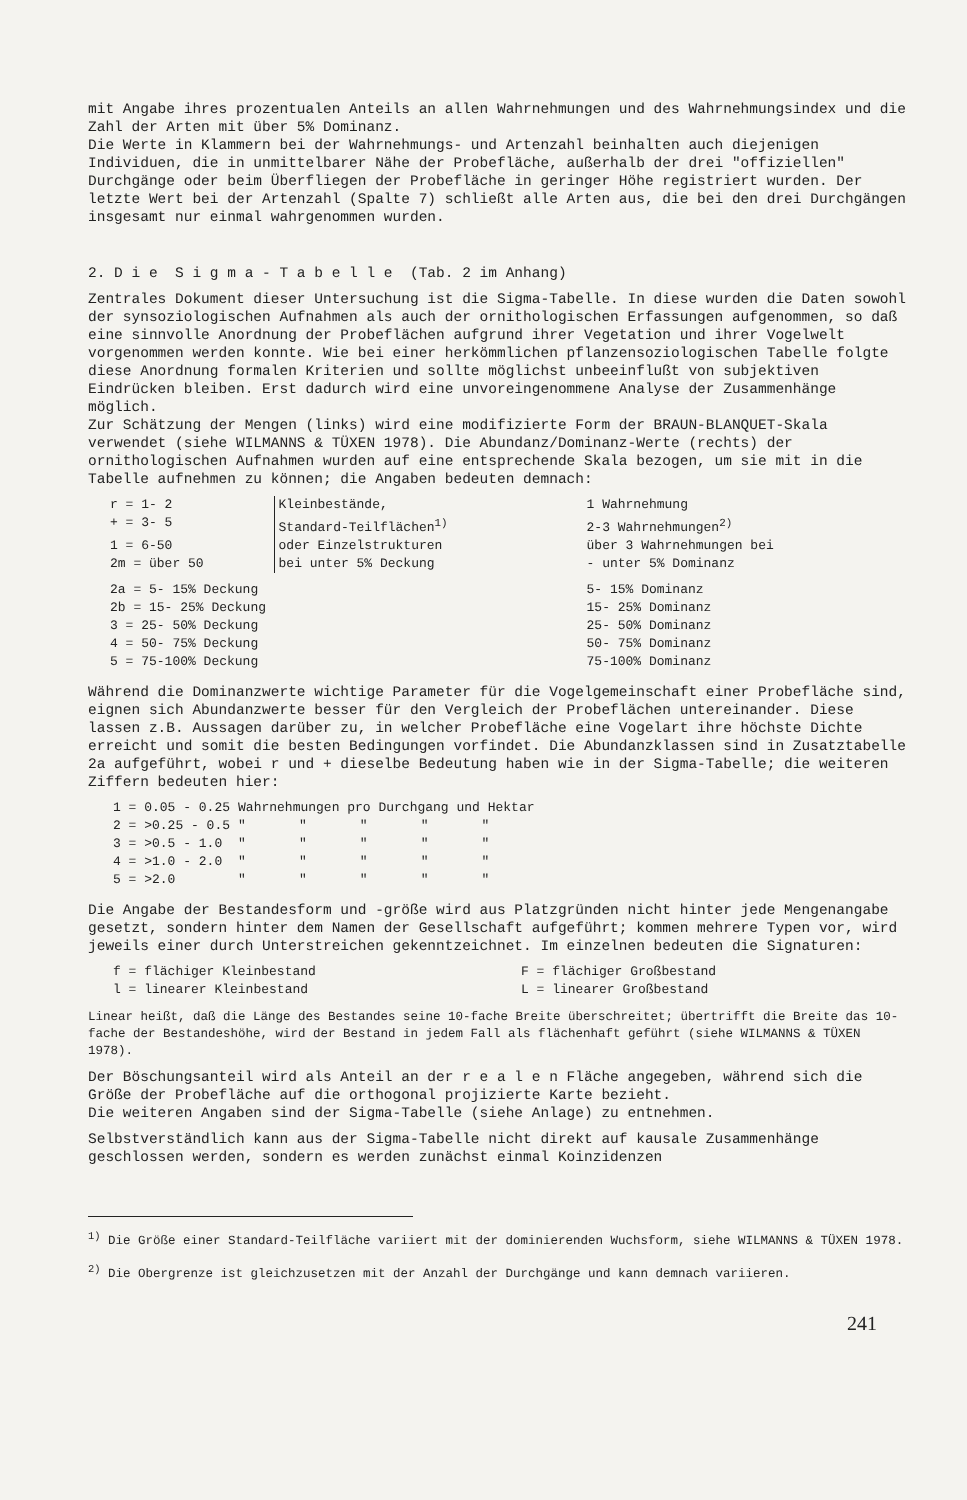mit Angabe ihres prozentualen Anteils an allen Wahrnehmungen und des Wahrnehmungsindex und die Zahl der Arten mit über 5% Dominanz.
Die Werte in Klammern bei der Wahrnehmungs- und Artenzahl beinhalten auch diejenigen Individuen, die in unmittelbarer Nähe der Probefläche, außerhalb der drei "offiziellen" Durchgänge oder beim Überfliegen der Probefläche in geringer Höhe registriert wurden. Der letzte Wert bei der Artenzahl (Spalte 7) schließt alle Arten aus, die bei den drei Durchgängen insgesamt nur einmal wahrgenommen wurden.
2. D i e S i g m a - T a b e l l e (Tab. 2 im Anhang)
Zentrales Dokument dieser Untersuchung ist die Sigma-Tabelle. In diese wurden die Daten sowohl der synsoziologischen Aufnahmen als auch der ornithologischen Erfassungen aufgenommen, so daß eine sinnvolle Anordnung der Probeflächen aufgrund ihrer Vegetation und ihrer Vogelwelt vorgenommen werden konnte. Wie bei einer herkömmlichen pflanzensoziologischen Tabelle folgte diese Anordnung formalen Kriterien und sollte möglichst unbeeinflußt von subjektiven Eindrücken bleiben. Erst dadurch wird eine unvoreingenommene Analyse der Zusammenhänge möglich.
Zur Schätzung der Mengen (links) wird eine modifizierte Form der BRAUN-BLANQUET-Skala verwendet (siehe WILMANNS & TÜXEN 1978). Die Abundanz/Dominanz-Werte (rechts) der ornithologischen Aufnahmen wurden auf eine entsprechende Skala bezogen, um sie mit in die Tabelle aufnehmen zu können; die Angaben bedeuten demnach:
| r = 1- 2 | Kleinbestände, Standard-Teilflächen<sup>1)</sup> oder Einzelstrukturen bei unter 5% Deckung | 1 Wahrnehmung |
| + = 3- 5 | | 2-3 Wahrnehmungen<sup>2)</sup> |
| 1 = 6-50 | | über 3 Wahrnehmungen bei |
| 2m = über 50 | | - unter 5% Dominanz |
| 2a = 5- 15% Deckung | | 5- 15% Dominanz |
| 2b = 15- 25% Deckung | | 15- 25% Dominanz |
| 3 = 25- 50% Deckung | | 25- 50% Dominanz |
| 4 = 50- 75% Deckung | | 50- 75% Dominanz |
| 5 = 75-100% Deckung | | 75-100% Dominanz |
Während die Dominanzwerte wichtige Parameter für die Vogelgemeinschaft einer Probefläche sind, eignen sich Abundanzwerte besser für den Vergleich der Probeflächen untereinander. Diese lassen z.B. Aussagen darüber zu, in welcher Probefläche eine Vogelart ihre höchste Dichte erreicht und somit die besten Bedingungen vorfindet. Die Abundanzklassen sind in Zusatztabelle 2a aufgeführt, wobei r und + dieselbe Bedeutung haben wie in der Sigma-Tabelle; die weiteren Ziffern bedeuten hier:
| 1 = 0.05 - 0.25 | Wahrnehmungen pro Durchgang und Hektar | | | | |
| 2 = >0.25 - 0.5 | " | " | " | " | " |
| 3 = >0.5 - 1.0 | " | " | " | " | " |
| 4 = >1.0 - 2.0 | " | " | " | " | " |
| 5 = >2.0 | " | " | " | " | " |
Die Angabe der Bestandesform und -größe wird aus Platzgründen nicht hinter jede Mengenangabe gesetzt, sondern hinter dem Namen der Gesellschaft aufgeführt; kommen mehrere Typen vor, wird jeweils einer durch Unterstreichen gekenntzeichnet. Im einzelnen bedeuten die Signaturen:
| f = flächiger Kleinbestand | F = flächiger Großbestand |
| l = linearer Kleinbestand | L = linearer Großbestand |
Linear heißt, daß die Länge des Bestandes seine 10-fache Breite überschreitet; übertrifft die Breite das 10-fache der Bestandeshöhe, wird der Bestand in jedem Fall als flächenhaft geführt (siehe WILMANNS & TÜXEN 1978).
Der Böschungsanteil wird als Anteil an der r e a l e n Fläche angegeben, während sich die Größe der Probefläche auf die orthogonal projizierte Karte bezieht.
Die weiteren Angaben sind der Sigma-Tabelle (siehe Anlage) zu entnehmen.
Selbstverständlich kann aus der Sigma-Tabelle nicht direkt auf kausale Zusammenhänge geschlossen werden, sondern es werden zunächst einmal Koinzidenzen
<sup>1)</sup> Die Größe einer Standard-Teilfläche variiert mit der dominierenden Wuchsform, siehe WILMANNS & TÜXEN 1978.
<sup>2)</sup> Die Obergrenze ist gleichzusetzen mit der Anzahl der Durchgänge und kann demnach variieren.
241